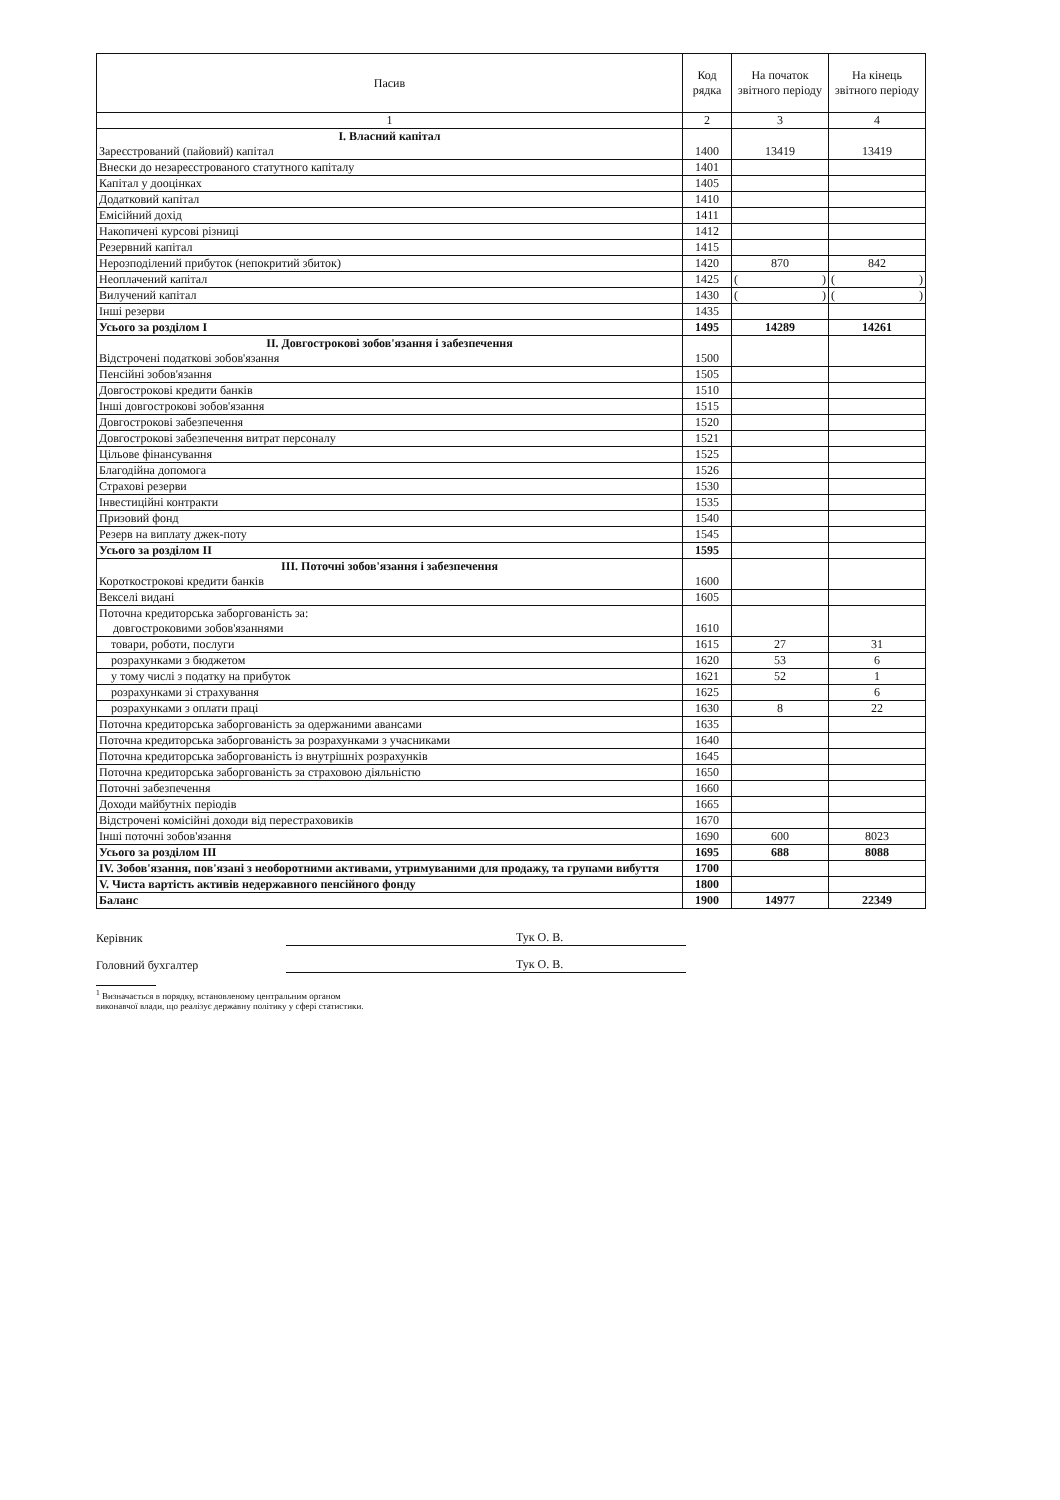| Пасив | Код рядка | На початок звітного періоду | На кінець звітного періоду |
| --- | --- | --- | --- |
| 1 | 2 | 3 | 4 |
| І. Власний капітал Зареєстрований (пайовий) капітал | 1400 | 13419 | 13419 |
| Внески до незареєстрованого статутного капіталу | 1401 | | |
| Капітал у дооцінках | 1405 | | |
| Додатковий капітал | 1410 | | |
| Емісійний дохід | 1411 | | |
| Накопичені курсові різниці | 1412 | | |
| Резервний капітал | 1415 | | |
| Нерозподілений прибуток (непокритий збиток) | 1420 | 870 | 842 |
| Неоплачений капітал | 1425 | ( ) | ( ) |
| Вилучений капітал | 1430 | ( ) | ( ) |
| Інші резерви | 1435 | | |
| Усього за розділом І | 1495 | 14289 | 14261 |
| II. Довгострокові зобов'язання і забезпечення Відстрочені податкові зобов'язання | 1500 | | |
| Пенсійні зобов'язання | 1505 | | |
| Довгострокові кредити банків | 1510 | | |
| Інші довгострокові зобов'язання | 1515 | | |
| Довгострокові забезпечення | 1520 | | |
| Довгострокові забезпечення витрат персоналу | 1521 | | |
| Цільове фінансування | 1525 | | |
| Благодійна допомога | 1526 | | |
| Страхові резерви | 1530 | | |
| Інвестиційні контракти | 1535 | | |
| Призовий фонд | 1540 | | |
| Резерв на виплату джек-поту | 1545 | | |
| Усього за розділом II | 1595 | | |
| III. Поточні зобов'язання і забезпечення Короткострокові кредити банків | 1600 | | |
| Векселі видані | 1605 | | |
| Поточна кредиторська заборгованість за: довгостроковими зобов'язаннями | 1610 | | |
| товари, роботи, послуги | 1615 | 27 | 31 |
| розрахунками з бюджетом | 1620 | 53 | 6 |
| у тому числі з податку на прибуток | 1621 | 52 | 1 |
| розрахунками зі страхування | 1625 | | 6 |
| розрахунками з оплати праці | 1630 | 8 | 22 |
| Поточна кредиторська заборгованість за одержаними авансами | 1635 | | |
| Поточна кредиторська заборгованість за розрахунками з учасниками | 1640 | | |
| Поточна кредиторська заборгованість із внутрішніх розрахунків | 1645 | | |
| Поточна кредиторська заборгованість за страховою діяльністю | 1650 | | |
| Поточні забезпечення | 1660 | | |
| Доходи майбутніх періодів | 1665 | | |
| Відстрочені комісійні доходи від перестраховиків | 1670 | | |
| Інші поточні зобов'язання | 1690 | 600 | 8023 |
| Усього за розділом III | 1695 | 688 | 8088 |
| IV. Зобов'язання, пов'язані з необоротними активами, утримуваними для продажу, та групами вибуття | 1700 | | |
| V. Чиста вартість активів недержавного пенсійного фонду | 1800 | | |
| Баланс | 1900 | 14977 | 22349 |
Керівник Тук О. В.
Головний бухгалтер Тук О. В.
<sup>1</sup> Визначається в порядку, встановленому центральним органом
виконавчої влади, що реалізує державну політику у сфері статистики.